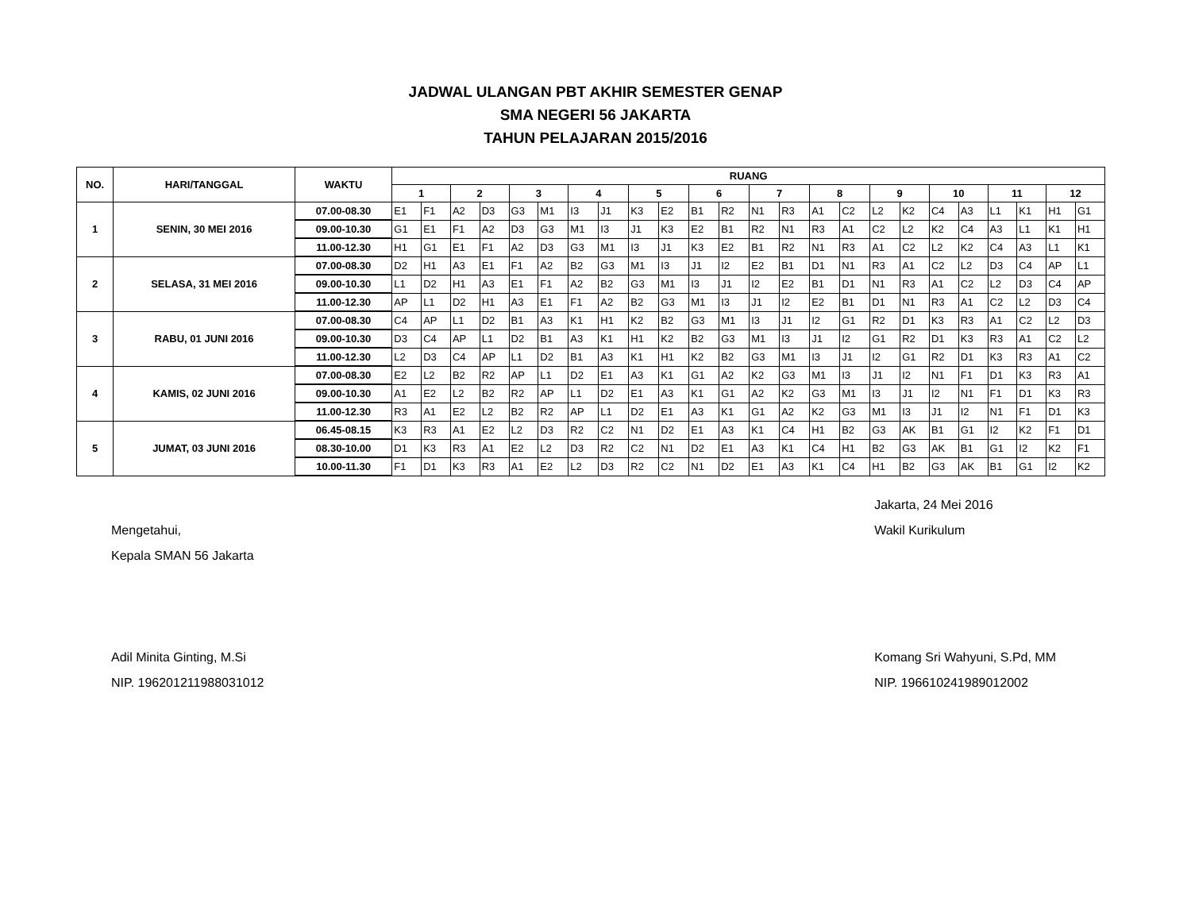JADWAL ULANGAN PBT AKHIR SEMESTER GENAP
SMA NEGERI 56 JAKARTA
TAHUN PELAJARAN 2015/2016
| NO. | HARI/TANGGAL | WAKTU | RUANG | | | | | | | | | | | | | | | | | | | | | | | |
| --- | --- | --- | --- | --- | --- | --- | --- | --- | --- | --- | --- | --- | --- | --- | --- | --- | --- | --- | --- | --- | --- | --- | --- | --- | --- | --- |
| | | | 1 | | 2 | | 3 | | 4 | | 5 | | 6 | | 7 | | 8 | | 9 | | 10 | | 11 | | 12 | |
| 1 | SENIN, 30 MEI 2016 | 07.00-08.30 | E1 | F1 | A2 | D3 | G3 | M1 | I3 | J1 | K3 | E2 | B1 | R2 | N1 | R3 | A1 | C2 | L2 | K2 | C4 | A3 | L1 | K1 | H1 | G1 |
| | | 09.00-10.30 | G1 | E1 | F1 | A2 | D3 | G3 | M1 | I3 | J1 | K3 | E2 | B1 | R2 | N1 | R3 | A1 | C2 | L2 | K2 | C4 | A3 | L1 | K1 | H1 |
| | | 11.00-12.30 | H1 | G1 | E1 | F1 | A2 | D3 | G3 | M1 | I3 | J1 | K3 | E2 | B1 | R2 | N1 | R3 | A1 | C2 | L2 | K2 | C4 | A3 | L1 | K1 |
| 2 | SELASA, 31 MEI 2016 | 07.00-08.30 | D2 | H1 | A3 | E1 | F1 | A2 | B2 | G3 | M1 | I3 | J1 | I2 | E2 | B1 | D1 | N1 | R3 | A1 | C2 | L2 | D3 | C4 | AP | L1 |
| | | 09.00-10.30 | L1 | D2 | H1 | A3 | E1 | F1 | A2 | B2 | G3 | M1 | I3 | J1 | I2 | E2 | B1 | D1 | N1 | R3 | A1 | C2 | L2 | D3 | C4 | AP |
| | | 11.00-12.30 | AP | L1 | D2 | H1 | A3 | E1 | F1 | A2 | B2 | G3 | M1 | I3 | J1 | I2 | E2 | B1 | D1 | N1 | R3 | A1 | C2 | L2 | D3 | C4 |
| 3 | RABU, 01 JUNI 2016 | 07.00-08.30 | C4 | AP | L1 | D2 | B1 | A3 | K1 | H1 | K2 | B2 | G3 | M1 | I3 | J1 | I2 | G1 | R2 | D1 | K3 | R3 | A1 | C2 | L2 | D3 |
| | | 09.00-10.30 | D3 | C4 | AP | L1 | D2 | B1 | A3 | K1 | H1 | K2 | B2 | G3 | M1 | I3 | J1 | I2 | G1 | R2 | D1 | K3 | R3 | A1 | C2 | L2 |
| | | 11.00-12.30 | L2 | D3 | C4 | AP | L1 | D2 | B1 | A3 | K1 | H1 | K2 | B2 | G3 | M1 | I3 | J1 | I2 | G1 | R2 | D1 | K3 | R3 | A1 | C2 |
| 4 | KAMIS, 02 JUNI 2016 | 07.00-08.30 | E2 | L2 | B2 | R2 | AP | L1 | D2 | E1 | A3 | K1 | G1 | A2 | K2 | G3 | M1 | I3 | J1 | I2 | N1 | F1 | D1 | K3 | R3 | A1 |
| | | 09.00-10.30 | A1 | E2 | L2 | B2 | R2 | AP | L1 | D2 | E1 | A3 | K1 | G1 | A2 | K2 | G3 | M1 | I3 | J1 | I2 | N1 | F1 | D1 | K3 | R3 |
| | | 11.00-12.30 | R3 | A1 | E2 | L2 | B2 | R2 | AP | L1 | D2 | E1 | A3 | K1 | G1 | A2 | K2 | G3 | M1 | I3 | J1 | I2 | N1 | F1 | D1 | K3 |
| 5 | JUMAT, 03 JUNI 2016 | 06.45-08.15 | K3 | R3 | A1 | E2 | L2 | D3 | R2 | C2 | N1 | D2 | E1 | A3 | K1 | C4 | H1 | B2 | G3 | AK | B1 | G1 | I2 | K2 | F1 | D1 |
| | | 08.30-10.00 | D1 | K3 | R3 | A1 | E2 | L2 | D3 | R2 | C2 | N1 | D2 | E1 | A3 | K1 | C4 | H1 | B2 | G3 | AK | B1 | G1 | I2 | K2 | F1 |
| | | 10.00-11.30 | F1 | D1 | K3 | R3 | A1 | E2 | L2 | D3 | R2 | C2 | N1 | D2 | E1 | A3 | K1 | C4 | H1 | B2 | G3 | AK | B1 | G1 | I2 | K2 |
Mengetahui,
Kepala SMAN 56 Jakarta
Adil Minita Ginting, M.Si
NIP. 196201211988031012
Jakarta, 24 Mei 2016
Wakil Kurikulum
Komang Sri Wahyuni, S.Pd, MM
NIP. 196610241989012002